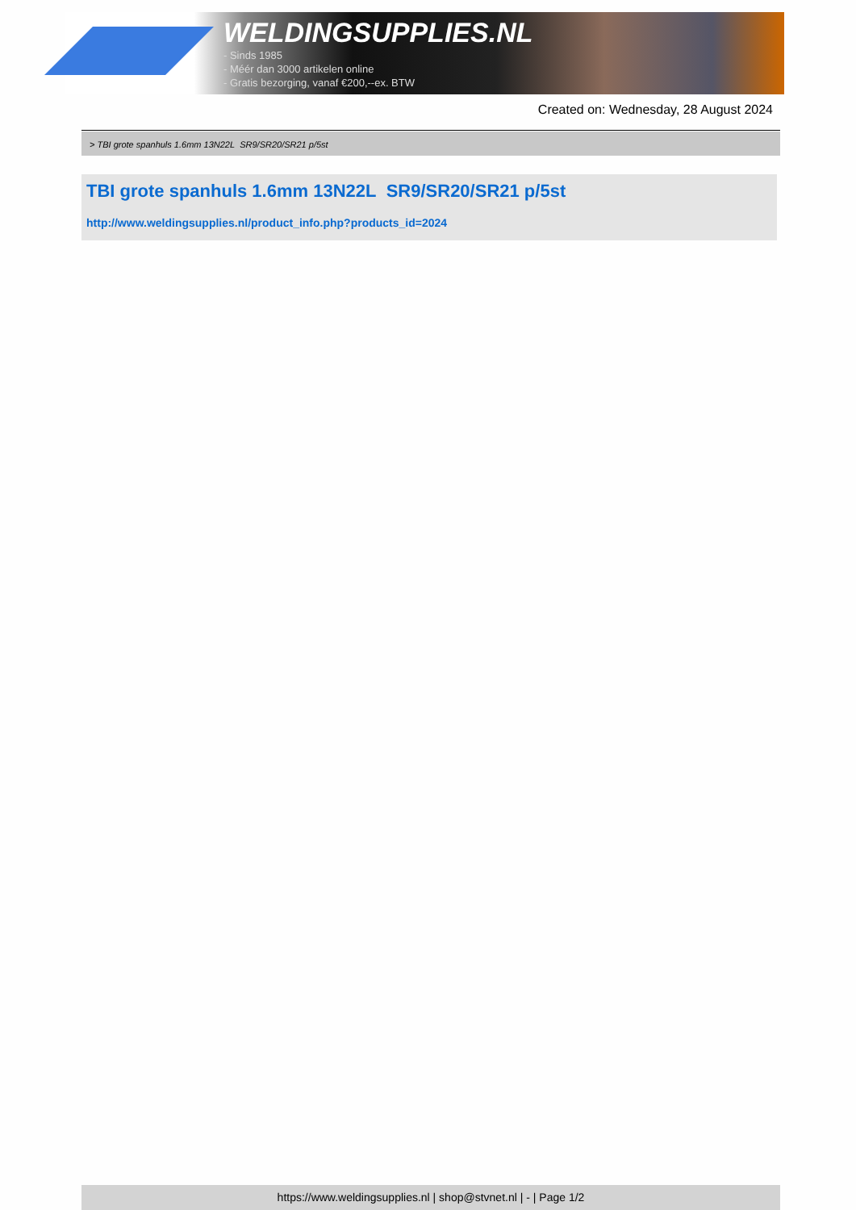WELDINGSUPPLIES.NL
- Sinds 1985
- Méér dan 3000 artikelen online
- Gratis bezorging, vanaf €200,--ex. BTW
Created on: Wednesday, 28 August 2024
> TBI grote spanhuls 1.6mm 13N22L SR9/SR20/SR21 p/5st
TBI grote spanhuls 1.6mm 13N22L SR9/SR20/SR21 p/5st
http://www.weldingsupplies.nl/product_info.php?products_id=2024
https://www.weldingsupplies.nl | shop@stvnet.nl | - | Page 1/2